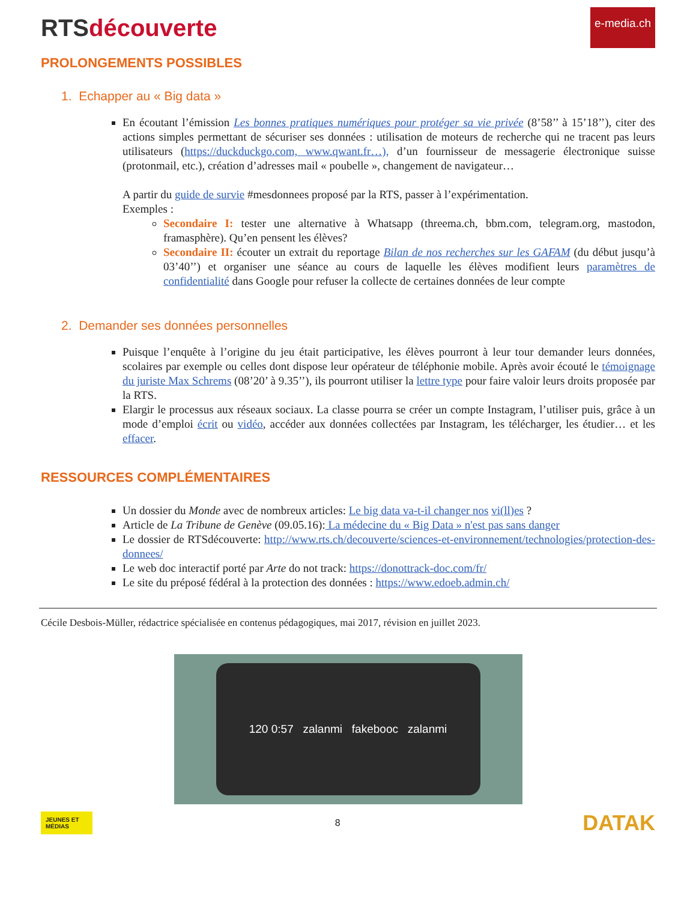RTS découverte
e-media.ch
PROLONGEMENTS POSSIBLES
1. Echapper au « Big data »
En écoutant l’émission Les bonnes pratiques numériques pour protéger sa vie privée (8’58’’ à 15’18’’), citer des actions simples permettant de sécuriser ses données : utilisation de moteurs de recherche qui ne tracent pas leurs utilisateurs (https://duckduckgo.com, www.qwant.fr…), d’un fournisseur de messagerie électronique suisse (protonmail, etc.), création d’adresses mail « poubelle », changement de navigateur…
A partir du guide de survie #mesdonnees proposé par la RTS, passer à l’expérimentation.
Exemples :
Secondaire I: tester une alternative à Whatsapp (threema.ch, bbm.com, telegram.org, mastodon, framasphère). Qu’en pensent les élèves?
Secondaire II: écouter un extrait du reportage Bilan de nos recherches sur les GAFAM (du début jusqu’à 03’40’’) et organiser une séance au cours de laquelle les élèves modifient leurs paramètres de confidentialité dans Google pour refuser la collecte de certaines données de leur compte
2. Demander ses données personnelles
Puisque l’enquête à l’origine du jeu était participative, les élèves pourront à leur tour demander leurs données, scolaires par exemple ou celles dont dispose leur opérateur de téléphonie mobile. Après avoir écouté le témoignage du juriste Max Schrems (08’20’ à 9.35’’), ils pourront utiliser la lettre type pour faire valoir leurs droits proposée par la RTS.
Elargir le processus aux réseaux sociaux. La classe pourra se créer un compte Instagram, l’utiliser puis, grâce à un mode d’emploi écrit ou vidéo, accéder aux données collectées par Instagram, les télécharger, les étudier… et les effacer.
RESSOURCES COMPLÉMENTAIRES
Un dossier du Monde avec de nombreux articles: Le big data va-t-il changer nos vi(ll)es ?
Article de La Tribune de Genève (09.05.16): La médecine du « Big Data » n'est pas sans danger
Le dossier de RTSdécouverte: http://www.rts.ch/decouverte/sciences-et-environnement/technologies/protection-des-donnees/
Le web doc interactif porté par Arte do not track: https://donottrack-doc.com/fr/
Le site du préposé fédéral à la protection des données : https://www.edoeb.admin.ch/
Cécile Desbois-Müller, rédactrice spécialisée en contenus pédagogiques, mai 2017, révision en juillet 2023.
120 0:57 zalanmi fakebooc zalanmi
JEUNES ET MÉDIAS
8
DATAK